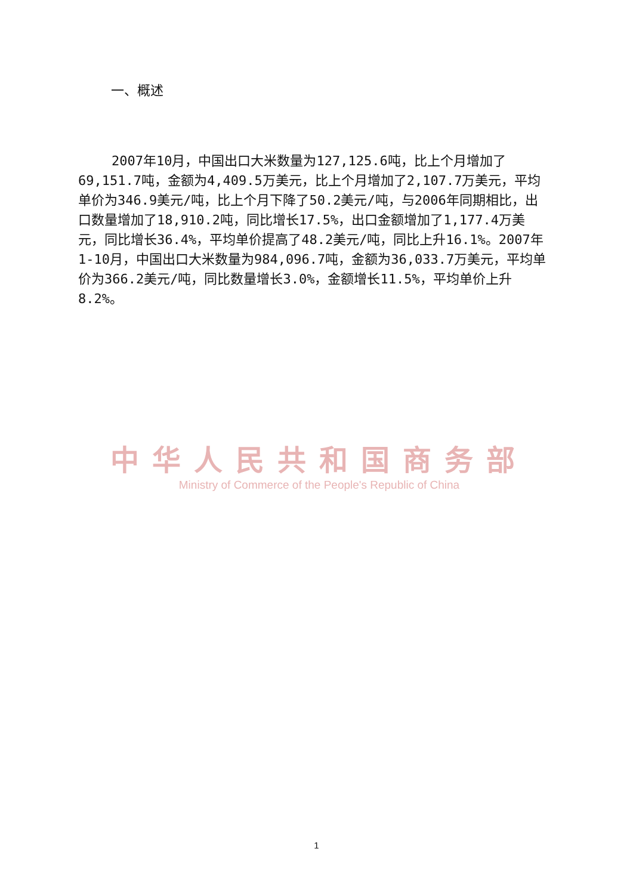一、概述
2007年10月，中国出口大米数量为127,125.6吨，比上个月增加了69,151.7吨，金额为4,409.5万美元，比上个月增加了2,107.7万美元，平均单价为346.9美元/吨，比上个月下降了50.2美元/吨，与2006年同期相比，出口数量增加了18,910.2吨，同比增长17.5%，出口金额增加了1,177.4万美元，同比增长36.4%，平均单价提高了48.2美元/吨，同比上升16.1%。2007年1-10月，中国出口大米数量为984,096.7吨，金额为36,033.7万美元，平均单价为366.2美元/吨，同比数量增长3.0%，金额增长11.5%，平均单价上升8.2%。
中华人民共和国商务部
Ministry of Commerce of the People's Republic of China
1